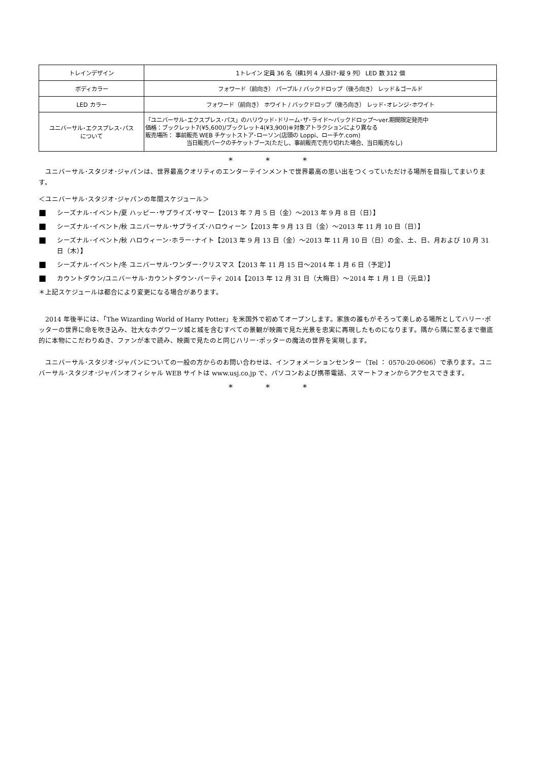| トレインデザイン | 1トレイン 定員 36 名（横1列 4 人掛け･縦 9 列） LED 数 312 個 |
| ボディカラー | フォワード（前向き） パープル / バックドロップ（後ろ向き） レッド＆ゴールド |
| LED カラー | フォワード（前向き） ホワイト / バックドロップ（後ろ向き） レッド･オレンジ･ホワイト |
| ユニバーサル･エクスプレス･パス について | 「ユニバーサル･エクスプレス･パス」のハリウッド･ドリーム･ザ･ライド～バックドロップ～ver.期間限定発売中 価格：ブックレット7(¥5,600)/ブックレット4(¥3,900)※対象アトラクションにより異なる 販売場所： 事前販売 WEB チケットストア･ローソン(店頭の Loppi、ローチケ.com) 当日販売パークのチケットブース(ただし、事前販売で売り切れた場合、当日販売なし) |
* * *
　ユニバーサル･スタジオ･ジャパンは、世界最高クオリティのエンターテインメントで世界最高の思い出をつくっていただける場所を目指してまいります。
＜ユニバーサル･スタジオ･ジャパンの年間スケジュール＞
■
シーズナル･イベント/夏 ハッピー･サプライズ･サマー【2013 年 7 月 5 日（金）～2013 年 9 月 8 日（日）】
■
シーズナル･イベント/秋 ユニバーサル･サプライズ･ハロウィーン【2013 年 9 月 13 日（金）～2013 年 11 月 10 日（日）】
■
シーズナル･イベント/秋 ハロウィーン･ホラー･ナイト【2013 年 9 月 13 日（金）～2013 年 11 月 10 日（日）の金、土、日、月および 10 月 31 日（木）】
■
シーズナル･イベント/冬 ユニバーサル･ワンダー･クリスマス【2013 年 11 月 15 日～2014 年 1 月 6 日（予定）】
■
カウントダウン/ユニバーサル･カウントダウン･パーティ 2014【2013 年 12 月 31 日（大晦日）～2014 年 1 月 1 日（元旦）】
＊上記スケジュールは都合により変更になる場合があります。
　2014 年後半には、「The Wizarding World of Harry Potter」を米国外で初めてオープンします。家族の誰もがそろって楽しめる場所としてハリー･ポッターの世界に命を吹き込み、壮大なホグワーツ城と城を含むすべての景観が映画で見た光景を忠実に再現したものになります。隅から隅に至るまで徹底的に本物にこだわりぬき、ファンが本で読み、映画で見たのと同じハリー･ポッターの魔法の世界を実現します。
　ユニバーサル･スタジオ･ジャパンについての一般の方からのお問い合わせは、インフォメーションセンター（Tel ： 0570-20-0606）で承ります。ユニバーサル･スタジオ･ジャパンオフィシャル WEB サイトは www.usj.co.jp で、パソコンおよび携帯電話、スマートフォンからアクセスできます。
* * *